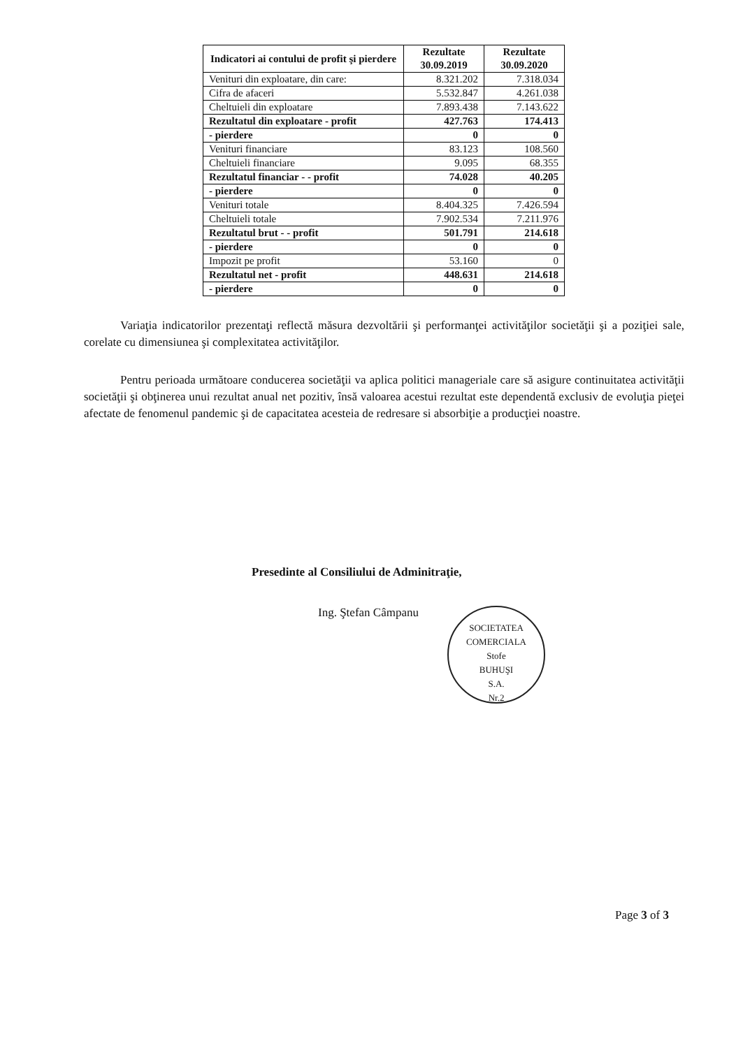| Indicatori ai contului de profit şi pierdere | Rezultate 30.09.2019 | Rezultate 30.09.2020 |
| --- | --- | --- |
| Venituri din exploatare, din care: | 8.321.202 | 7.318.034 |
| Cifra de afaceri | 5.532.847 | 4.261.038 |
| Cheltuieli din exploatare | 7.893.438 | 7.143.622 |
| Rezultatul din exploatare - profit | 427.763 | 174.413 |
| - pierdere | 0 | 0 |
| Venituri financiare | 83.123 | 108.560 |
| Cheltuieli financiare | 9.095 | 68.355 |
| Rezultatul financiar - - profit | 74.028 | 40.205 |
| - pierdere | 0 | 0 |
| Venituri totale | 8.404.325 | 7.426.594 |
| Cheltuieli totale | 7.902.534 | 7.211.976 |
| Rezultatul brut - - profit | 501.791 | 214.618 |
| - pierdere | 0 | 0 |
| Impozit pe profit | 53.160 | 0 |
| Rezultatul net - profit | 448.631 | 214.618 |
| - pierdere | 0 | 0 |
Variaţia indicatorilor prezentaţi reflectă măsura dezvoltării şi performanţei activităţilor societăţii şi a poziţiei sale, corelate cu dimensiunea şi complexitatea activităţilor.
Pentru perioada următoare conducerea societăţii va aplica politici manageriale care să asigure continuitatea activităţii societăţii şi obţinerea unui rezultat anual net pozitiv, însă valoarea acestui rezultat este dependentă exclusiv de evoluţia pieţei afectate de fenomenul pandemic şi de capacitatea acesteia de redresare si absorbiţie a producţiei noastre.
Presedinte al Consiliului de Adminitraţie,
Ing. Ştefan Câmpanu
SOCIETATEA COMERCIALA
Stofe
BUHUŞI
S.A.
Nr.2
Page 3 of 3